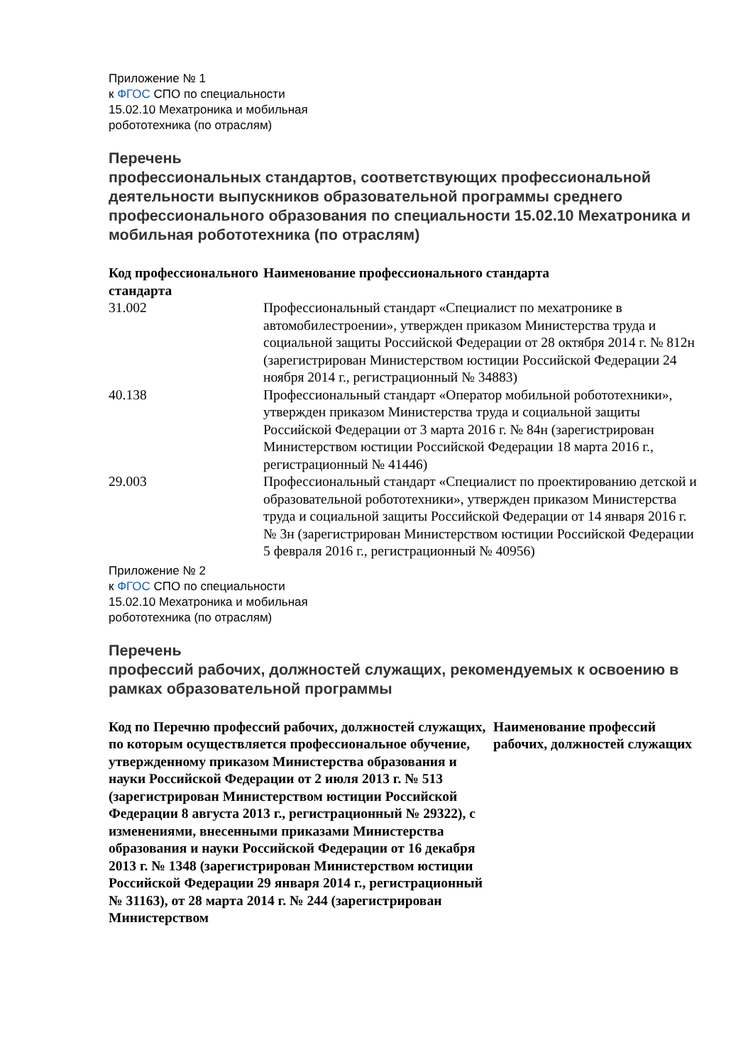Приложение № 1
к ФГОС СПО по специальности
15.02.10 Мехатроника и мобильная
робототехника (по отраслям)
Перечень
профессиональных стандартов, соответствующих профессиональной деятельности выпускников образовательной программы среднего профессионального образования по специальности 15.02.10 Мехатроника и мобильная робототехника (по отраслям)
| Код профессионального стандарта | Наименование профессионального стандарта |
| --- | --- |
| 31.002 | Профессиональный стандарт «Специалист по мехатронике в автомобилестроении», утвержден приказом Министерства труда и социальной защиты Российской Федерации от 28 октября 2014 г. № 812н (зарегистрирован Министерством юстиции Российской Федерации 24 ноября 2014 г., регистрационный № 34883) |
| 40.138 | Профессиональный стандарт «Оператор мобильной робототехники», утвержден приказом Министерства труда и социальной защиты Российской Федерации от 3 марта 2016 г. № 84н (зарегистрирован Министерством юстиции Российской Федерации 18 марта 2016 г., регистрационный № 41446) |
| 29.003 | Профессиональный стандарт «Специалист по проектированию детской и образовательной робототехники», утвержден приказом Министерства труда и социальной защиты Российской Федерации от 14 января 2016 г. № 3н (зарегистрирован Министерством юстиции Российской Федерации 5 февраля 2016 г., регистрационный № 40956) |
Приложение № 2
к ФГОС СПО по специальности
15.02.10 Мехатроника и мобильная
робототехника (по отраслям)
Перечень
профессий рабочих, должностей служащих, рекомендуемых к освоению в рамках образовательной программы
| Код по Перечню профессий рабочих, должностей служащих, по которым осуществляется профессиональное обучение, утвержденному приказом Министерства образования и науки Российской Федерации от 2 июля 2013 г. № 513 (зарегистрирован Министерством юстиции Российской Федерации 8 августа 2013 г., регистрационный № 29322), с изменениями, внесенными приказами Министерства образования и науки Российской Федерации от 16 декабря 2013 г. № 1348 (зарегистрирован Министерством юстиции Российской Федерации 29 января 2014 г., регистрационный № 31163), от 28 марта 2014 г. № 244 (зарегистрирован Министерством | Наименование профессий рабочих, должностей служащих |
| --- | --- |